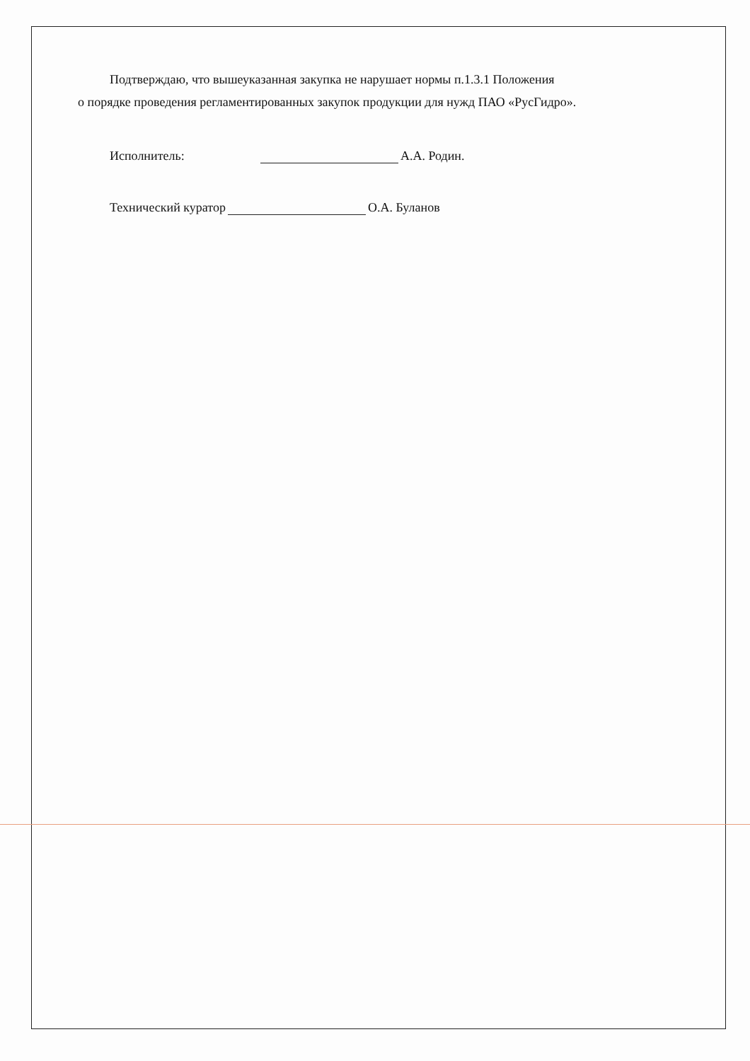Подтверждаю, что вышеуказанная закупка не нарушает нормы п.1.3.1 Положения
о порядке проведения регламентированных закупок продукции для нужд ПАО «РусГидро».
Исполнитель: А.А. Родин.
Технический куратор О.А. Буланов